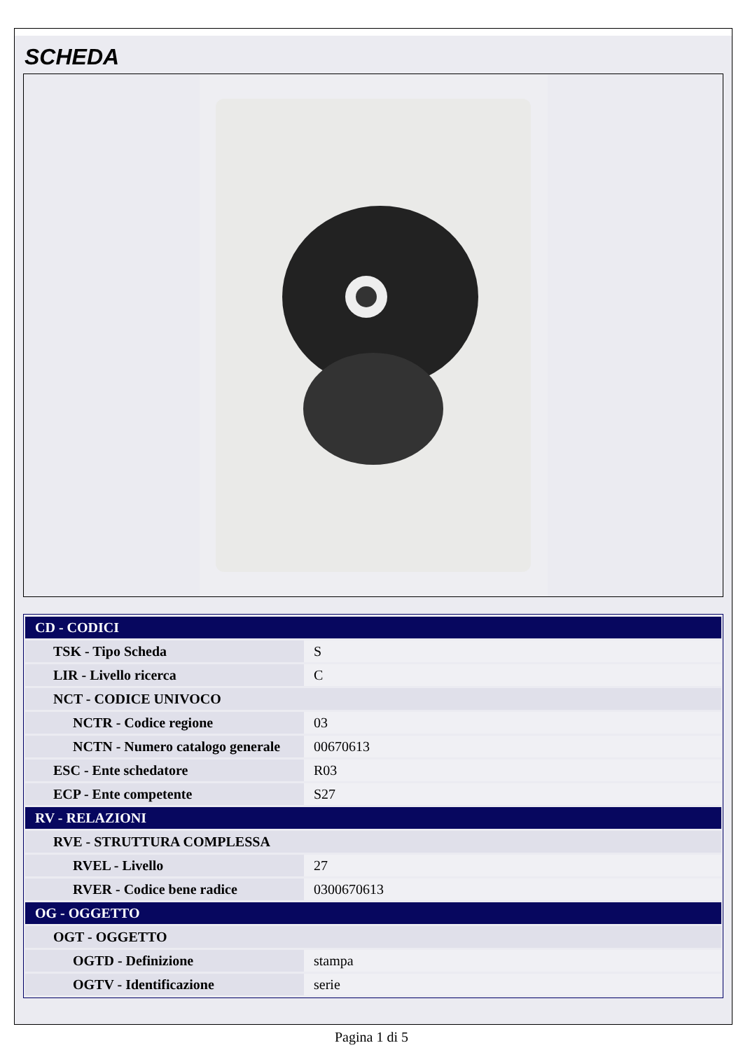SCHEDA
| CD - CODICI | |
| TSK - Tipo Scheda | S |
| LIR - Livello ricerca | C |
| NCT - CODICE UNIVOCO | |
| NCTR - Codice regione | 03 |
| NCTN - Numero catalogo generale | 00670613 |
| ESC - Ente schedatore | R03 |
| ECP - Ente competente | S27 |
| RV - RELAZIONI | |
| RVE - STRUTTURA COMPLESSA | |
| RVEL - Livello | 27 |
| RVER - Codice bene radice | 0300670613 |
| OG - OGGETTO | |
| OGT - OGGETTO | |
| OGTD - Definizione | stampa |
| OGTV - Identificazione | serie |
Pagina 1 di 5